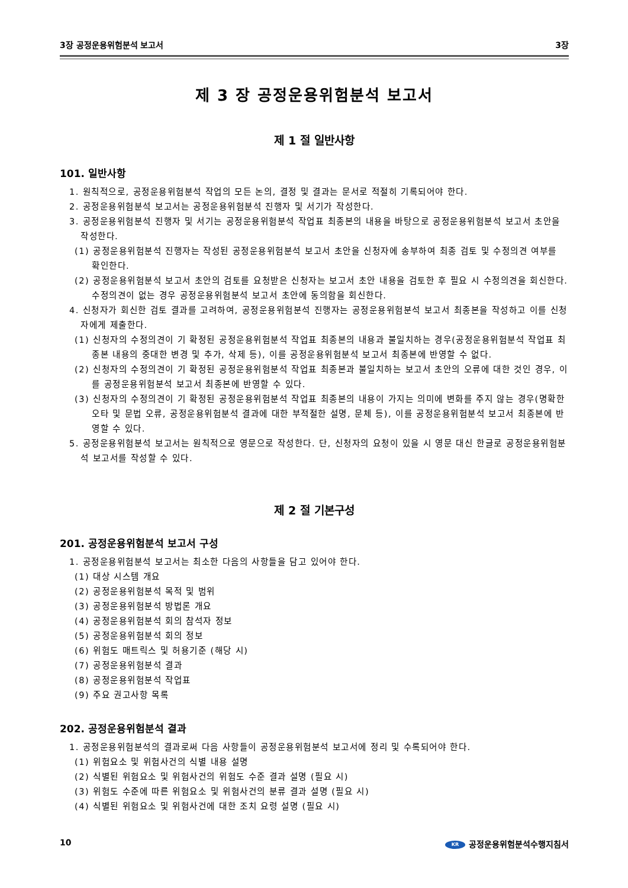3장 공정운용위험분석 보고서 3장
제 3 장 공정운용위험분석 보고서
제 1 절 일반사항
101. 일반사항
1. 원칙적으로, 공정운용위험분석 작업의 모든 논의, 결정 및 결과는 문서로 적절히 기록되어야 한다.
2. 공정운용위험분석 보고서는 공정운용위험분석 진행자 및 서기가 작성한다.
3. 공정운용위험분석 진행자 및 서기는 공정운용위험분석 작업표 최종본의 내용을 바탕으로 공정운용위험분석 보고서 초안을 작성한다.
(1) 공정운용위험분석 진행자는 작성된 공정운용위험분석 보고서 초안을 신청자에 송부하여 최종 검토 및 수정의견 여부를 확인한다.
(2) 공정운용위험분석 보고서 초안의 검토를 요청받은 신청자는 보고서 초안 내용을 검토한 후 필요 시 수정의견을 회신한다. 수정의견이 없는 경우 공정운용위험분석 보고서 초안에 동의함을 회신한다.
4. 신청자가 회신한 검토 결과를 고려하여, 공정운용위험분석 진행자는 공정운용위험분석 보고서 최종본을 작성하고 이를 신청자에게 제출한다.
(1) 신청자의 수정의견이 기 확정된 공정운용위험분석 작업표 최종본의 내용과 불일치하는 경우(공정운용위험분석 작업표 최종본 내용의 중대한 변경 및 추가, 삭제 등), 이를 공정운용위험분석 보고서 최종본에 반영할 수 없다.
(2) 신청자의 수정의견이 기 확정된 공정운용위험분석 작업표 최종본과 불일치하는 보고서 초안의 오류에 대한 것인 경우, 이를 공정운용위험분석 보고서 최종본에 반영할 수 있다.
(3) 신청자의 수정의견이 기 확정된 공정운용위험분석 작업표 최종본의 내용이 가지는 의미에 변화를 주지 않는 경우(명확한 오타 및 문법 오류, 공정운용위험분석 결과에 대한 부적절한 설명, 문체 등), 이를 공정운용위험분석 보고서 최종본에 반영할 수 있다.
5. 공정운용위험분석 보고서는 원칙적으로 영문으로 작성한다. 단, 신청자의 요청이 있을 시 영문 대신 한글로 공정운용위험분석 보고서를 작성할 수 있다.
제 2 절 기본구성
201. 공정운용위험분석 보고서 구성
1. 공정운용위험분석 보고서는 최소한 다음의 사항들을 담고 있어야 한다.
(1) 대상 시스템 개요
(2) 공정운용위험분석 목적 및 범위
(3) 공정운용위험분석 방법론 개요
(4) 공정운용위험분석 회의 참석자 정보
(5) 공정운용위험분석 회의 정보
(6) 위험도 매트릭스 및 허용기준 (해당 시)
(7) 공정운용위험분석 결과
(8) 공정운용위험분석 작업표
(9) 주요 권고사항 목록
202. 공정운용위험분석 결과
1. 공정운용위험분석의 결과로써 다음 사항들이 공정운용위험분석 보고서에 정리 및 수록되어야 한다.
(1) 위험요소 및 위험사건의 식별 내용 설명
(2) 식별된 위험요소 및 위험사건의 위험도 수준 결과 설명 (필요 시)
(3) 위험도 수준에 따른 위험요소 및 위험사건의 분류 결과 설명 (필요 시)
(4) 식별된 위험요소 및 위험사건에 대한 조치 요령 설명 (필요 시)
10 KR 공정운용위험분석수행지침서